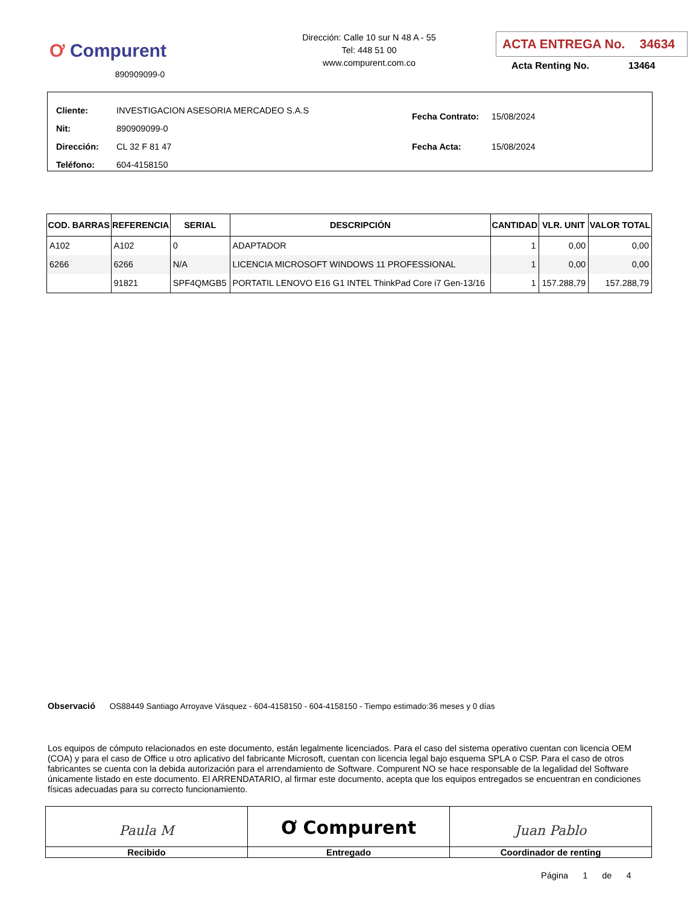Ơ Compurent
890909099-0
Dirección: Calle 10 sur N 48 A - 55
Tel: 448 51 00
www.compurent.com.co
ACTA ENTREGA No. 34634
Acta Renting No. 13464
| Cliente: INVESTIGACION ASESORIA MERCADEO S.A.S |
| Nit: 890909099-0 |
| Dirección: CL 32 F 81 47 |
| Teléfono: 604-4158150 |
| Fecha Contrato: 15/08/2024 |
| Fecha Acta: 15/08/2024 |
| COD. BARRAS | REFERENCIA | SERIAL | DESCRIPCIÓN | CANTIDAD | VLR. UNIT | VALOR TOTAL |
| --- | --- | --- | --- | --- | --- | --- |
| A102 | A102 | 0 | ADAPTADOR | 1 | 0,00 | 0,00 |
| 6266 | 6266 | N/A | LICENCIA MICROSOFT WINDOWS 11 PROFESSIONAL | 1 | 0,00 | 0,00 |
| | 91821 | SPF4QMGB5 | PORTATIL LENOVO E16 G1 INTEL ThinkPad Core i7 Gen-13/16 | 1 | 157.288,79 | 157.288,79 |
Observació OS88449 Santiago Arroyave Vásquez - 604-4158150 - 604-4158150 - Tiempo estimado:36 meses y 0 días
Los equipos de cómputo relacionados en este documento, están legalmente licenciados. Para el caso del sistema operativo cuentan con licencia OEM (COA) y para el caso de Office u otro aplicativo del fabricante Microsoft, cuentan con licencia legal bajo esquema SPLA o CSP. Para el caso de otros fabricantes se cuenta con la debida autorización para el arrendamiento de Software. Compurent NO se hace responsable de la legalidad del Software únicamente listado en este documento. El ARRENDATARIO, al firmar este documento, acepta que los equipos entregados se encuentran en condiciones físicas adecuadas para su correcto funcionamiento.
Paula M
Recibido
Ơ Compurent
Entregado
Juan Pablo
Coordinador de renting
Página 1 de 4